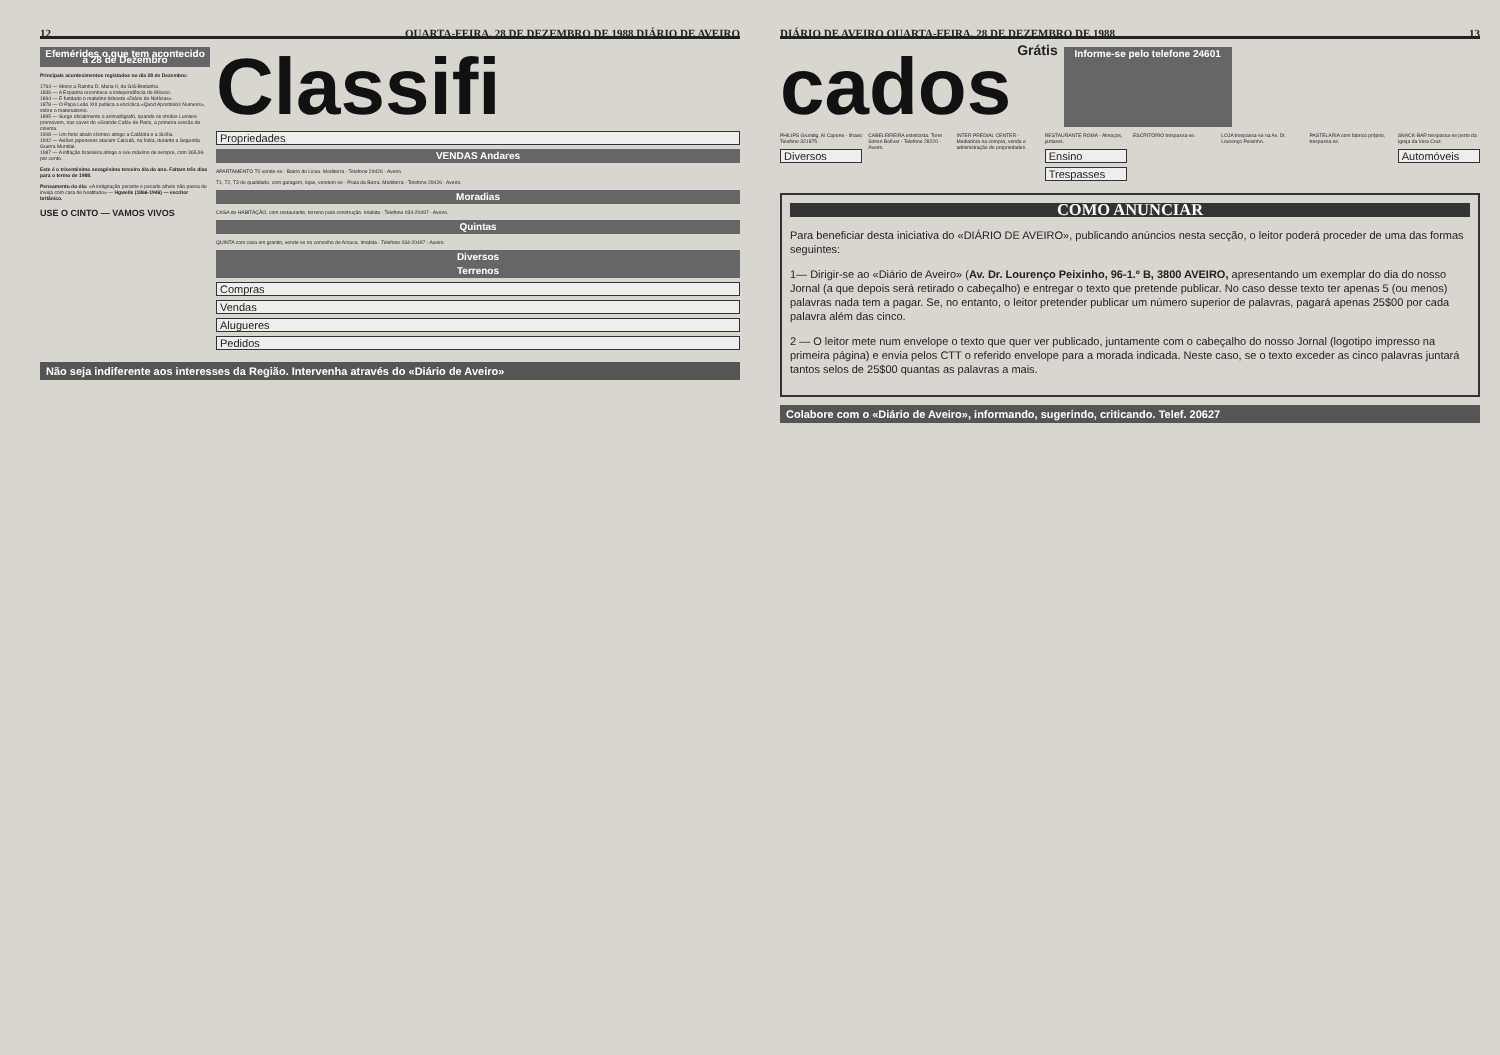12 QUARTA-FEIRA, 28 DE DEZEMBRO DE 1988 DIÁRIO DE AVEIRO
Efemérides o que tem acontecido a 28 de Dezembro
Principais acontecimentos registados no dia 28 de Dezembro:
1764 — Morre a Rainha D. Maria II, da Grã-Bretanha.
1836 — A Espanha reconhece a independência do México.
1864 — É fundado o matutino lisboeta «Diário de Notícias».
1878 — O Papa Leão XIII publica a encíclica «Quod Apostolicis Numeris», sobre o materialismo.
1895 — Surge oficialmente o animatógrafo, quando os irmãos Lumiere promovem, nas caves do «Grande Café» de Paris, a primeira sessão de cinema.
1908 — Um forte abalo sísmico atinge a Calábria e a Sicília.
1942 — Aviões japoneses atacam Calcutá, na Índia, durante a Segunda Guerra Mundial.
1987 — A inflação brasileira atinge o seu máximo de sempre, com 365,96 por cento.
Este é o tricentésimo sexagésimo terceiro dia do ano. Faltam três dias para o termo de 1988.
Pensamento do dia: «A indignação perante o pecado alheio não passa de inveja com cara de beatitude» — Hgwells (1866-1946) — escritor britânico.
USE O CINTO — VAMOS VIVOS
Classifi
Propriedades
VENDAS Andares
APARTAMENTO T0 vende-se - Bairro do Liceu. Mediterra - Telefone 29426 - Aveiro.
T1, T2, T3 de qualidade, com garagem, lojas, vendem-se - Praia da Barra. Mediterra - Telefone 29426 - Aveiro.
Moradias
CASA de HABITAÇÃO, com restaurante, terreno para construção. Imabita - Telefone 034-20497 - Aveiro.
Quintas
QUINTA com casa em granito, vende-se no concelho de Arouca. Imabita - Telefone 034-20497 - Aveiro.
Diversos
Terrenos
Compras
Vendas
Alugueres
Pedidos
Não seja indiferente aos interesses da Região. Intervenha através do «Diário de Aveiro»
DIÁRIO DE AVEIRO QUARTA-FEIRA, 28 DE DEZEMBRO DE 1988 13
cados
Grátis
Informe-se pelo telefone 24601
PHILIPS Grundig. Al Capone - Ilhavo Telefone 321875
Diversos
CABELEIREIRA esteticista. Torre Simon Bolívar - Telefone 28220 - Aveiro.
INTER PREDIAL CENTER - Mediadora na compra, venda e administração de propriedades.
RESTAURANTE ROMA - Almoços, jantares.
Ensino
Trespasses
ESCRITÓRIO trespassa-se. LOJA trespassa-se na Av. Dr. Lourenço Peixinho.
PASTELARIA com fabrico próprio, trespassa-se.
SNACK-BAR trespassa-se perto da Igreja da Vera Cruz.
Automóveis
COMO ANUNCIAR
Para beneficiar desta iniciativa do «DIÁRIO DE AVEIRO», publicando anúncios nesta secção, o leitor poderá proceder de uma das formas seguintes:
1— Dirigir-se ao «Diário de Aveiro» (Av. Dr. Lourenço Peixinho, 96-1.º B, 3800 AVEIRO, apresentando um exemplar do dia do nosso Jornal (a que depois será retirado o cabeçalho) e entregar o texto que pretende publicar. No caso desse texto ter apenas 5 (ou menos) palavras nada tem a pagar. Se, no entanto, o leitor pretender publicar um número superior de palavras, pagará apenas 25$00 por cada palavra além das cinco.
2 — O leitor mete num envelope o texto que quer ver publicado, juntamente com o cabeçalho do nosso Jornal (logotipo impresso na primeira página) e envia pelos CTT o referido envelope para a morada indicada. Neste caso, se o texto exceder as cinco palavras juntará tantos selos de 25$00 quantas as palavras a mais.
Colabore com o «Diário de Aveiro», informando, sugerindo, criticando. Telef. 20627